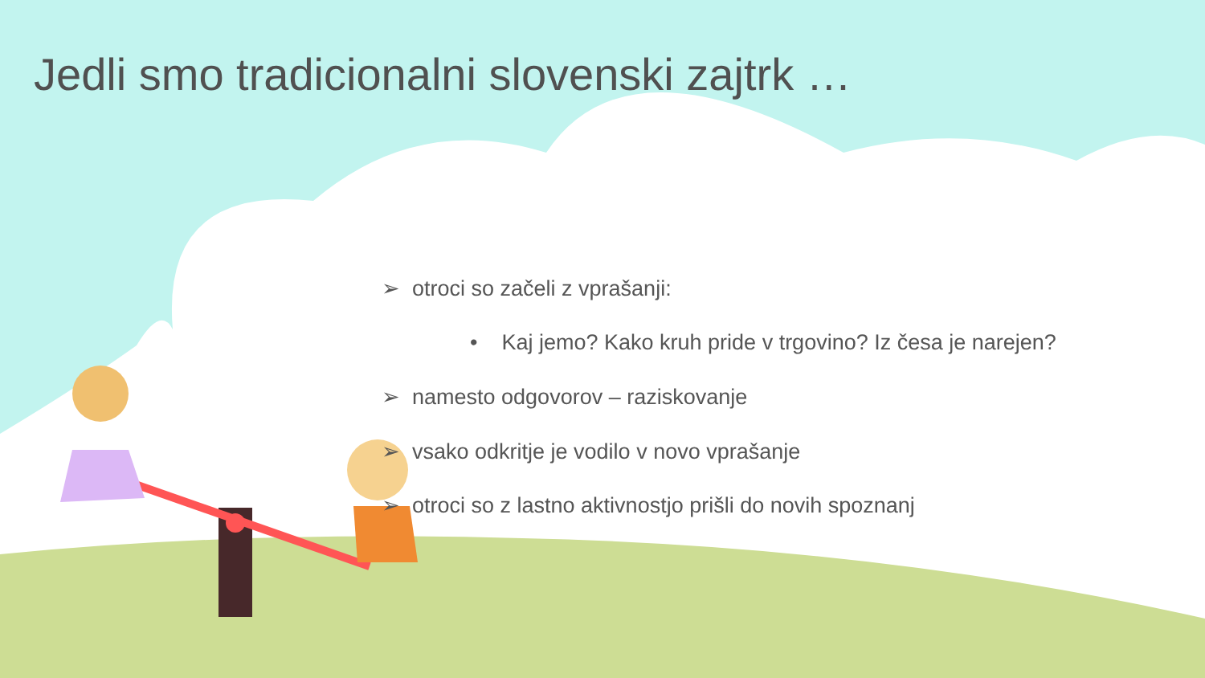Jedli smo tradicionalni slovenski zajtrk …
➢ otroci so začeli z vprašanji:
• Kaj jemo? Kako kruh pride v trgovino? Iz česa je narejen?
➢ namesto odgovorov – raziskovanje
➢ vsako odkritje je vodilo v novo vprašanje
➢ otroci so z lastno aktivnostjo prišli do novih spoznanj